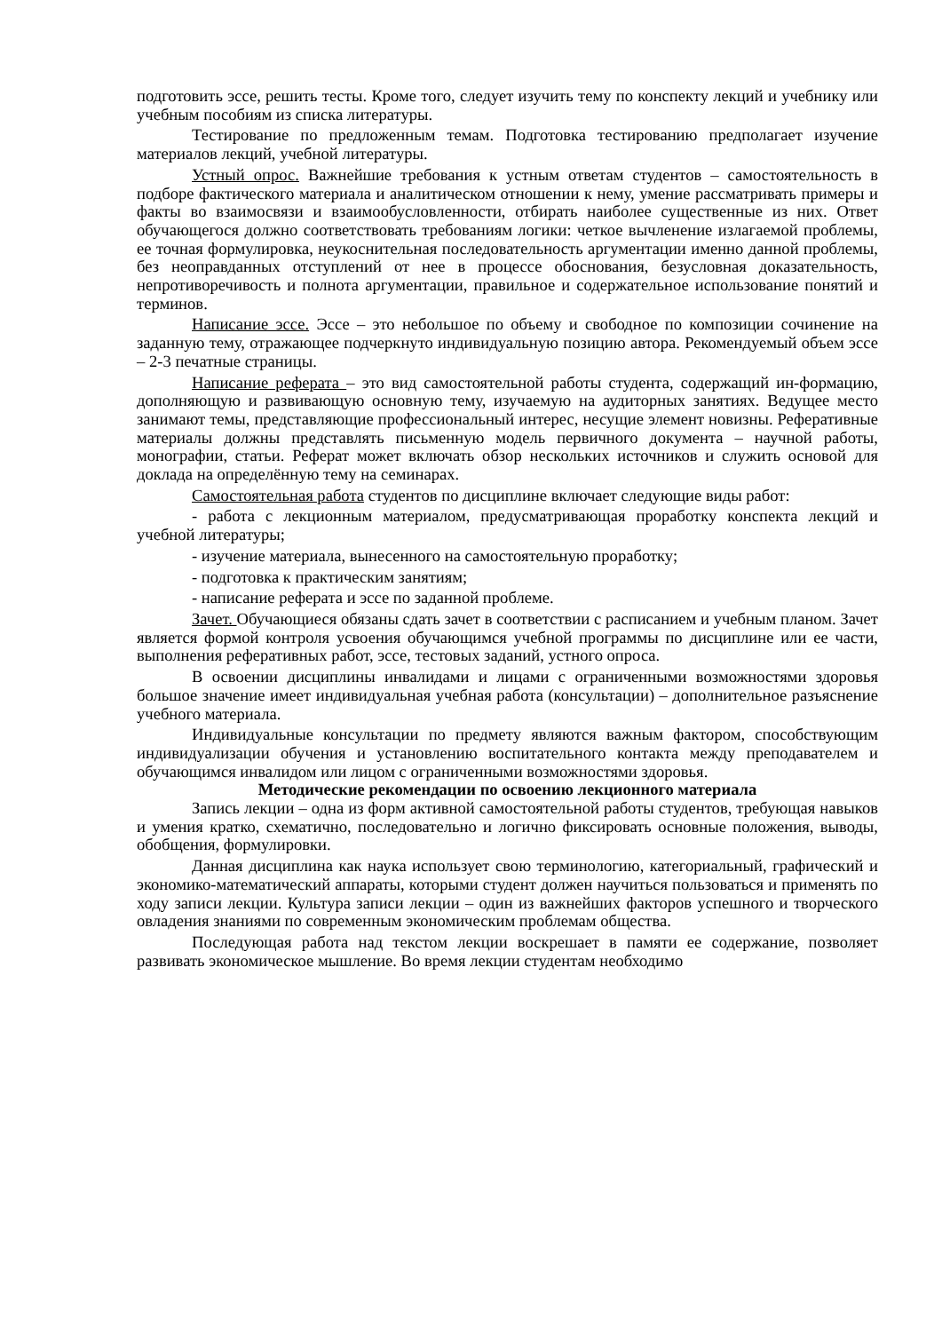подготовить эссе, решить тесты. Кроме того, следует изучить тему по конспекту лекций и учебнику или учебным пособиям из списка литературы.
Тестирование по предложенным темам. Подготовка тестированию предполагает изучение материалов лекций, учебной литературы.
Устный опрос. Важнейшие требования к устным ответам студентов – самостоятельность в подборе фактического материала и аналитическом отношении к нему, умение рассматривать примеры и факты во взаимосвязи и взаимообусловленности, отбирать наиболее существенные из них. Ответ обучающегося должно соответствовать требованиям логики: четкое вычленение излагаемой проблемы, ее точная формулировка, неукоснительная последовательность аргументации именно данной проблемы, без неоправданных отступлений от нее в процессе обоснования, безусловная доказательность, непротиворечивость и полнота аргументации, правильное и содержательное использование понятий и терминов.
Написание эссе. Эссе – это небольшое по объему и свободное по композиции сочинение на заданную тему, отражающее подчеркнуто индивидуальную позицию автора. Рекомендуемый объем эссе – 2-3 печатные страницы.
Написание реферата – это вид самостоятельной работы студента, содержащий ин-формацию, дополняющую и развивающую основную тему, изучаемую на аудиторных занятиях. Ведущее место занимают темы, представляющие профессиональный интерес, несущие элемент новизны. Реферативные материалы должны представлять письменную модель первичного документа – научной работы, монографии, статьи. Реферат может включать обзор нескольких источников и служить основой для доклада на определённую тему на семинарах.
Самостоятельная работа студентов по дисциплине включает следующие виды работ:
- работа с лекционным материалом, предусматривающая проработку конспекта лекций и учебной литературы;
- изучение материала, вынесенного на самостоятельную проработку;
- подготовка к практическим занятиям;
- написание реферата и эссе по заданной проблеме.
Зачет. Обучающиеся обязаны сдать зачет в соответствии с расписанием и учебным планом. Зачет является формой контроля усвоения обучающимся учебной программы по дисциплине или ее части, выполнения реферативных работ, эссе, тестовых заданий, устного опроса.
В освоении дисциплины инвалидами и лицами с ограниченными возможностями здоровья большое значение имеет индивидуальная учебная работа (консультации) – дополнительное разъяснение учебного материала.
Индивидуальные консультации по предмету являются важным фактором, способствующим индивидуализации обучения и установлению воспитательного контакта между преподавателем и обучающимся инвалидом или лицом с ограниченными возможностями здоровья.
Методические рекомендации по освоению лекционного материала
Запись лекции – одна из форм активной самостоятельной работы студентов, требующая навыков и умения кратко, схематично, последовательно и логично фиксировать основные положения, выводы, обобщения, формулировки.
Данная дисциплина как наука использует свою терминологию, категориальный, графический и экономико-математический аппараты, которыми студент должен научиться пользоваться и применять по ходу записи лекции. Культура записи лекции – один из важнейших факторов успешного и творческого овладения знаниями по современным экономическим проблемам общества.
Последующая работа над текстом лекции воскрешает в памяти ее содержание, позволяет развивать экономическое мышление. Во время лекции студентам необходимо